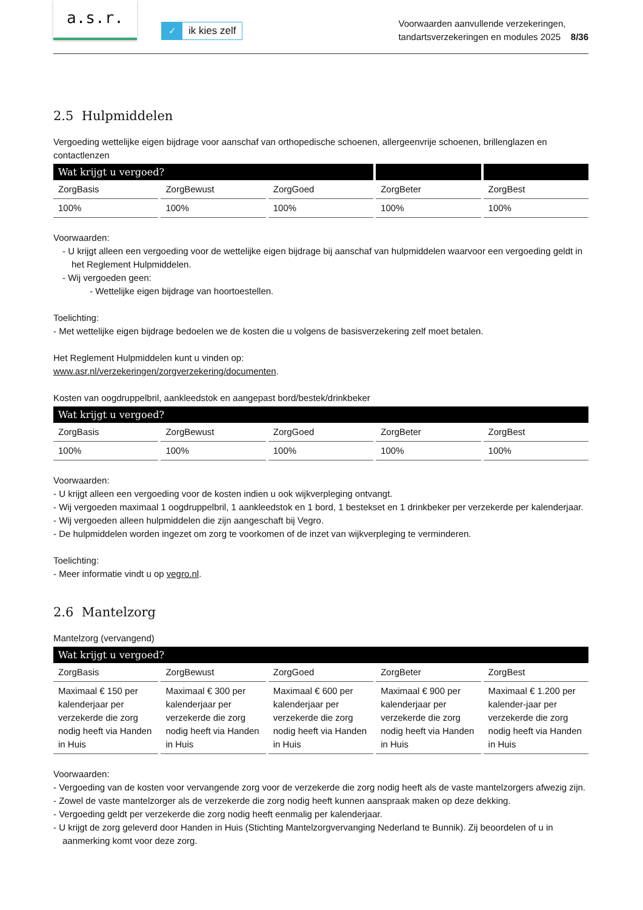a.s.r.
✓ ik kies zelf
Voorwaarden aanvullende verzekeringen,
tandartsverzekeringen en modules 2025 8/36
2.5 Hulpmiddelen
Vergoeding wettelijke eigen bijdrage voor aanschaf van orthopedische schoenen, allergeenvrije schoenen, brillenglazen en contactlenzen
| Wat krijgt u vergoed? | | | | |
| --- | --- | --- | --- | --- |
| ZorgBasis | ZorgBewust | ZorgGoed | ZorgBeter | ZorgBest |
| 100% | 100% | 100% | 100% | 100% |
Voorwaarden:
- U krijgt alleen een vergoeding voor de wettelijke eigen bijdrage bij aanschaf van hulpmiddelen waarvoor een vergoeding geldt in het Reglement Hulpmiddelen.
- Wij vergoeden geen:
- Wettelijke eigen bijdrage van hoortoestellen.
Toelichting:
- Met wettelijke eigen bijdrage bedoelen we de kosten die u volgens de basisverzekering zelf moet betalen.
Het Reglement Hulpmiddelen kunt u vinden op:
www.asr.nl/verzekeringen/zorgverzekering/documenten.
Kosten van oogdruppelbril, aankleedstok en aangepast bord/bestek/drinkbeker
| Wat krijgt u vergoed? | | | | |
| --- | --- | --- | --- | --- |
| ZorgBasis | ZorgBewust | ZorgGoed | ZorgBeter | ZorgBest |
| 100% | 100% | 100% | 100% | 100% |
Voorwaarden:
- U krijgt alleen een vergoeding voor de kosten indien u ook wijkverpleging ontvangt.
- Wij vergoeden maximaal 1 oogdruppelbril, 1 aankleedstok en 1 bord, 1 bestekset en 1 drinkbeker per verzekerde per kalenderjaar.
- Wij vergoeden alleen hulpmiddelen die zijn aangeschaft bij Vegro.
- De hulpmiddelen worden ingezet om zorg te voorkomen of de inzet van wijkverpleging te verminderen.
Toelichting:
- Meer informatie vindt u op vegro.nl.
2.6 Mantelzorg
Mantelzorg (vervangend)
| Wat krijgt u vergoed? | | | | |
| --- | --- | --- | --- | --- |
| ZorgBasis | ZorgBewust | ZorgGoed | ZorgBeter | ZorgBest |
| Maximaal € 150 per kalenderjaar per verzekerde die zorg nodig heeft via Handen in Huis | Maximaal € 300 per kalenderjaar per verzekerde die zorg nodig heeft via Handen in Huis | Maximaal € 600 per kalenderjaar per verzekerde die zorg nodig heeft via Handen in Huis | Maximaal € 900 per kalenderjaar per verzekerde die zorg nodig heeft via Handen in Huis | Maximaal € 1.200 per kalender-jaar per verzekerde die zorg nodig heeft via Handen in Huis |
Voorwaarden:
- Vergoeding van de kosten voor vervangende zorg voor de verzekerde die zorg nodig heeft als de vaste mantelzorgers afwezig zijn.
- Zowel de vaste mantelzorger als de verzekerde die zorg nodig heeft kunnen aanspraak maken op deze dekking.
- Vergoeding geldt per verzekerde die zorg nodig heeft eenmalig per kalenderjaar.
- U krijgt de zorg geleverd door Handen in Huis (Stichting Mantelzorgvervanging Nederland te Bunnik). Zij beoordelen of u in aanmerking komt voor deze zorg.